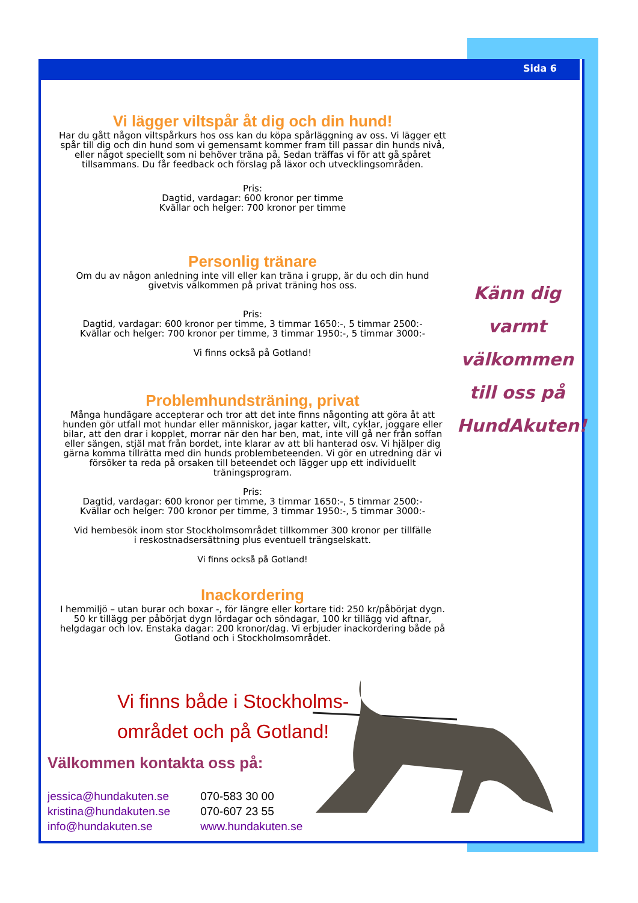Sida 6
Vi lägger viltspår åt dig och din hund!
Har du gått någon viltspårkurs hos oss kan du köpa spårläggning av oss. Vi lägger ett spår till dig och din hund som vi gemensamt kommer fram till passar din hunds nivå, eller något speciellt som ni behöver träna på. Sedan träffas vi för att gå spåret tillsammans. Du får feedback och förslag på läxor och utvecklingsområden.
Pris:
Dagtid, vardagar: 600 kronor per timme
Kvällar och helger: 700 kronor per timme
Personlig tränare
Om du av någon anledning inte vill eller kan träna i grupp, är du och din hund givetvis välkommen på privat träning hos oss.
Pris:
Dagtid, vardagar: 600 kronor per timme, 3 timmar 1650:-, 5 timmar 2500:-
Kvällar och helger: 700 kronor per timme, 3 timmar 1950:-, 5 timmar 3000:-
Vi finns också på Gotland!
Problemhundsträning, privat
Många hundägare accepterar och tror att det inte finns någonting att göra åt att hunden gör utfall mot hundar eller människor, jagar katter, vilt, cyklar, joggare eller bilar, att den drar i kopplet, morrar när den har ben, mat, inte vill gå ner från soffan eller sängen, stjäl mat från bordet, inte klarar av att bli hanterad osv. Vi hjälper dig gärna komma tillrätta med din hunds problembeteenden. Vi gör en utredning där vi försöker ta reda på orsaken till beteendet och lägger upp ett individuellt träningsprogram.
Pris:
Dagtid, vardagar: 600 kronor per timme, 3 timmar 1650:-, 5 timmar 2500:-
Kvällar och helger: 700 kronor per timme, 3 timmar 1950:-, 5 timmar 3000:-
Vid hembesök inom stor Stockholmsområdet tillkommer 300 kronor per tillfälle
i reskostnadsersättning plus eventuell trängselskatt.
Vi finns också på Gotland!
Inackordering
I hemmiljö – utan burar och boxar -, för längre eller kortare tid: 250 kr/påbörjat dygn. 50 kr tillägg per påbörjat dygn lördagar och söndagar, 100 kr tillägg vid aftnar, helgdagar och lov. Enstaka dagar: 200 kronor/dag. Vi erbjuder inackordering både på Gotland och i Stockholmsområdet.
Känn dig
varmt
välkommen
till oss på
HundAkuten!
Vi finns både i Stockholms-
området och på Gotland!
Välkommen kontakta oss på:
jessica@hundakuten.se
kristina@hundakuten.se
info@hundakuten.se
070-583 30 00
070-607 23 55
www.hundakuten.se